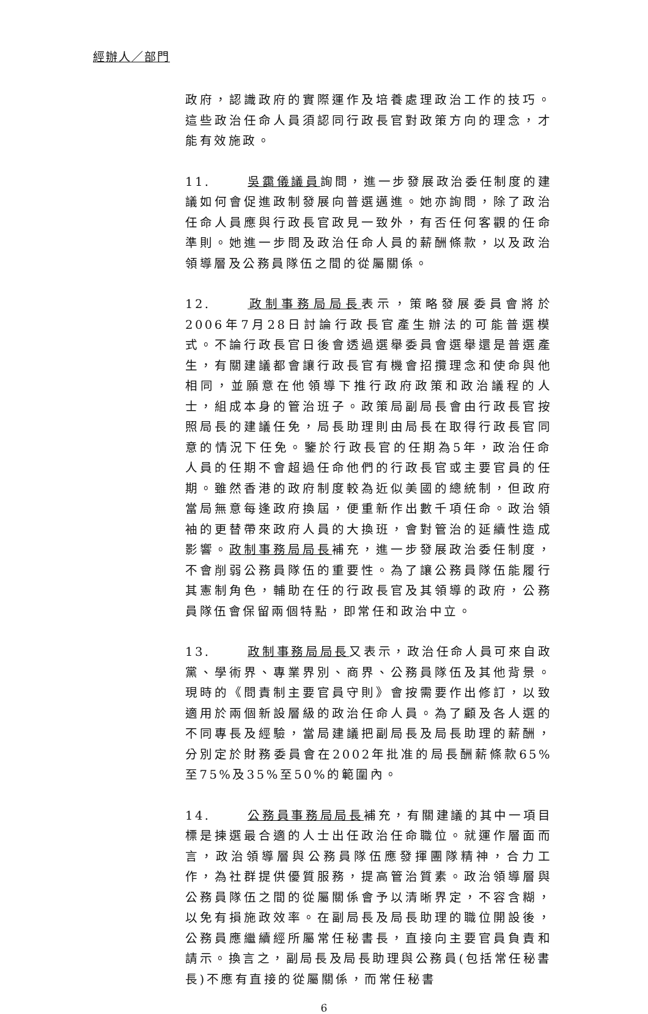經辦人／部門
政府，認識政府的實際運作及培養處理政治工作的技巧。這些政治任命人員須認同行政長官對政策方向的理念，才能有效施政。
11. 吳靄儀議員詢問，進一步發展政治委任制度的建議如何會促進政制發展向普選邁進。她亦詢問，除了政治任命人員應與行政長官政見一致外，有否任何客觀的任命準則。她進一步問及政治任命人員的薪酬條款，以及政治領導層及公務員隊伍之間的從屬關係。
12. 政制事務局局長表示，策略發展委員會將於2006年7月28日討論行政長官產生辦法的可能普選模式。不論行政長官日後會透過選舉委員會選舉還是普選產生，有關建議都會讓行政長官有機會招攬理念和使命與他相同，並願意在他領導下推行政府政策和政治議程的人士，組成本身的管治班子。政策局副局長會由行政長官按照局長的建議任免，局長助理則由局長在取得行政長官同意的情況下任免。鑒於行政長官的任期為5年，政治任命人員的任期不會超過任命他們的行政長官或主要官員的任期。雖然香港的政府制度較為近似美國的總統制，但政府當局無意每逢政府換屆，便重新作出數千項任命。政治領袖的更替帶來政府人員的大換班，會對管治的延續性造成影響。政制事務局局長補充，進一步發展政治委任制度，不會削弱公務員隊伍的重要性。為了讓公務員隊伍能履行其憲制角色，輔助在任的行政長官及其領導的政府，公務員隊伍會保留兩個特點，即常任和政治中立。
13. 政制事務局局長又表示，政治任命人員可來自政黨、學術界、專業界別、商界、公務員隊伍及其他背景。現時的《問責制主要官員守則》會按需要作出修訂，以致適用於兩個新設層級的政治任命人員。為了顧及各人選的不同專長及經驗，當局建議把副局長及局長助理的薪酬，分別定於財務委員會在2002年批准的局長酬薪條款65%至75%及35%至50%的範圍內。
14. 公務員事務局局長補充，有關建議的其中一項目標是揀選最合適的人士出任政治任命職位。就運作層面而言，政治領導層與公務員隊伍應發揮團隊精神，合力工作，為社群提供優質服務，提高管治質素。政治領導層與公務員隊伍之間的從屬關係會予以清晰界定，不容含糊，以免有損施政效率。在副局長及局長助理的職位開設後，公務員應繼續經所屬常任秘書長，直接向主要官員負責和請示。換言之，副局長及局長助理與公務員(包括常任秘書長)不應有直接的從屬關係，而常任秘書
6